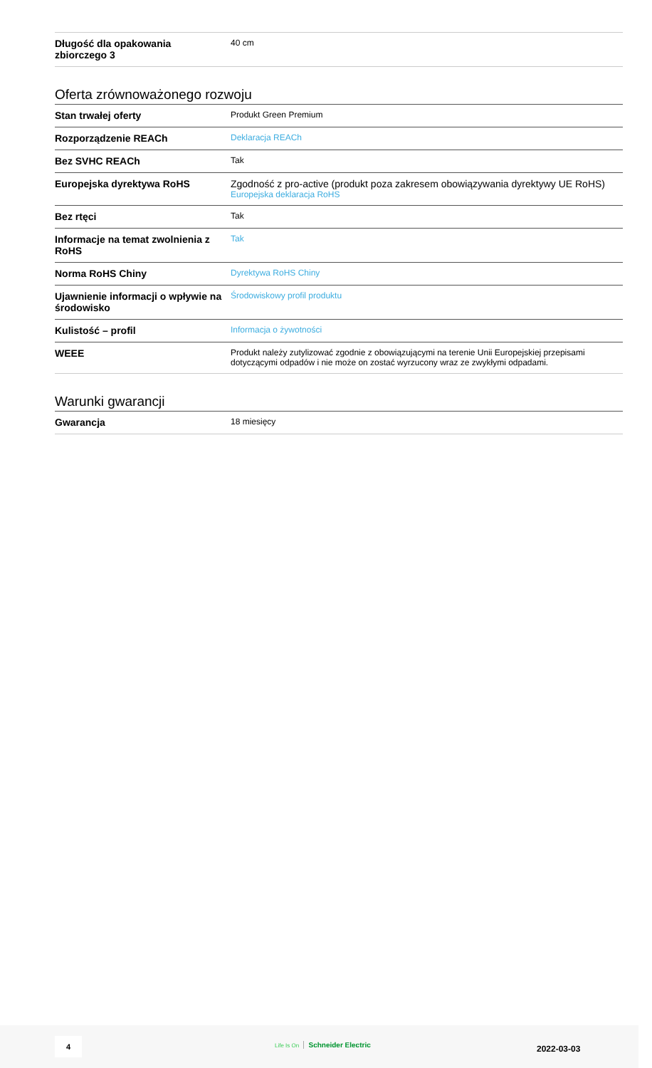| Długość dla opakowania zbiorczego 3 | 40 cm |
Oferta zrównoważonego rozwoju
| Stan trwałej oferty | Produkt Green Premium |
| Rozporządzenie REACh | Deklaracja REACh |
| Bez SVHC REACh | Tak |
| Europejska dyrektywa RoHS | Zgodność z pro-active (produkt poza zakresem obowiązywania dyrektywy UE RoHS) Europejska deklaracja RoHS |
| Bez rtęci | Tak |
| Informacje na temat zwolnienia z RoHS | Tak |
| Norma RoHS Chiny | Dyrektywa RoHS Chiny |
| Ujawnienie informacji o wpływie na środowisko | Środowiskowy profil produktu |
| Kulistość – profil | Informacja o żywotności |
| WEEE | Produkt należy zutylizować zgodnie z obowiązującymi na terenie Unii Europejskiej przepisami dotyczącymi odpadów i nie może on zostać wyrzucony wraz ze zwykłymi odpadami. |
Warunki gwarancji
| Gwarancja | 18 miesięcy |
4 Life Is On Schneider Electric 2022-03-03